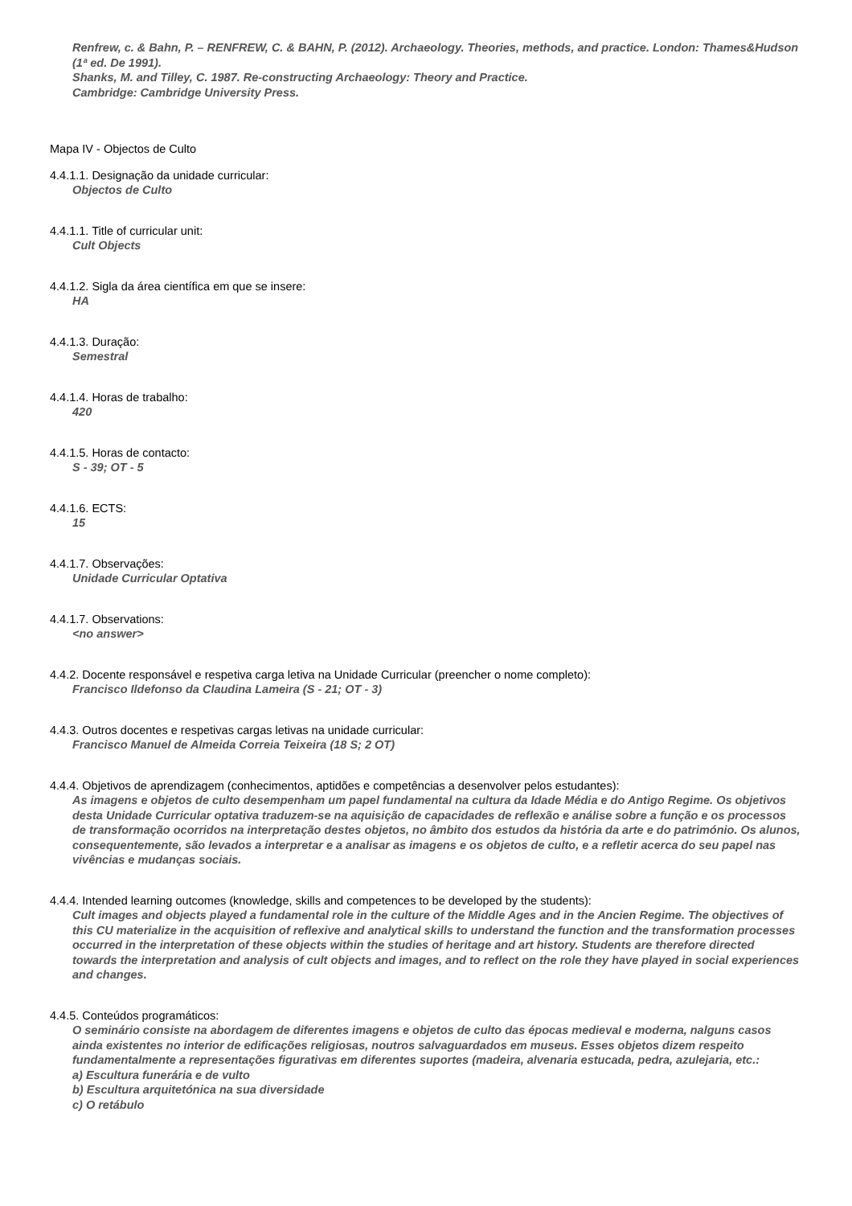Renfrew, c. & Bahn, P. – RENFREW, C. & BAHN, P. (2012). Archaeology. Theories, methods, and practice. London: Thames&Hudson (1ª ed. De 1991).
Shanks, M. and Tilley, C. 1987. Re-constructing Archaeology: Theory and Practice.
Cambridge: Cambridge University Press.
Mapa IV - Objectos de Culto
4.4.1.1. Designação da unidade curricular:
Objectos de Culto
4.4.1.1. Title of curricular unit:
Cult Objects
4.4.1.2. Sigla da área científica em que se insere:
HA
4.4.1.3. Duração:
Semestral
4.4.1.4. Horas de trabalho:
420
4.4.1.5. Horas de contacto:
S - 39; OT - 5
4.4.1.6. ECTS:
15
4.4.1.7. Observações:
Unidade Curricular Optativa
4.4.1.7. Observations:
<no answer>
4.4.2. Docente responsável e respetiva carga letiva na Unidade Curricular (preencher o nome completo):
Francisco Ildefonso da Claudina Lameira (S - 21; OT - 3)
4.4.3. Outros docentes e respetivas cargas letivas na unidade curricular:
Francisco Manuel de Almeida Correia Teixeira (18 S; 2 OT)
4.4.4. Objetivos de aprendizagem (conhecimentos, aptidões e competências a desenvolver pelos estudantes):
As imagens e objetos de culto desempenham um papel fundamental na cultura da Idade Média e do Antigo Regime. Os objetivos desta Unidade Curricular optativa traduzem-se na aquisição de capacidades de reflexão e análise sobre a função e os processos de transformação ocorridos na interpretação destes objetos, no âmbito dos estudos da história da arte e do património. Os alunos, consequentemente, são levados a interpretar e a analisar as imagens e os objetos de culto, e a refletir acerca do seu papel nas vivências e mudanças sociais.
4.4.4. Intended learning outcomes (knowledge, skills and competences to be developed by the students):
Cult images and objects played a fundamental role in the culture of the Middle Ages and in the Ancien Regime. The objectives of this CU materialize in the acquisition of reflexive and analytical skills to understand the function and the transformation processes occurred in the interpretation of these objects within the studies of heritage and art history. Students are therefore directed towards the interpretation and analysis of cult objects and images, and to reflect on the role they have played in social experiences and changes.
4.4.5. Conteúdos programáticos:
O seminário consiste na abordagem de diferentes imagens e objetos de culto das épocas medieval e moderna, nalguns casos ainda existentes no interior de edificações religiosas, noutros salvaguardados em museus. Esses objetos dizem respeito fundamentalmente a representações figurativas em diferentes suportes (madeira, alvenaria estucada, pedra, azulejaria, etc.:
a) Escultura funerária e de vulto
b) Escultura arquitetónica na sua diversidade
c) O retábulo